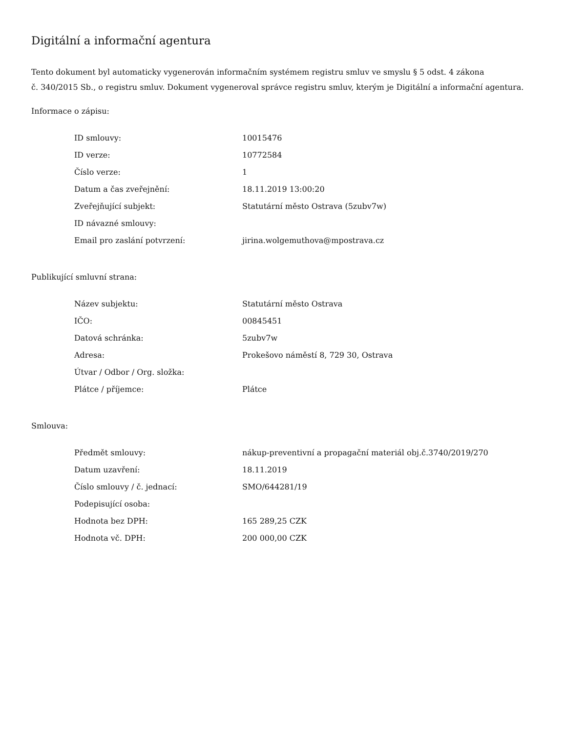Digitální a informační agentura
Tento dokument byl automaticky vygenerován informačním systémem registru smluv ve smyslu § 5 odst. 4 zákona
č. 340/2015 Sb., o registru smluv. Dokument vygeneroval správce registru smluv, kterým je Digitální a informační agentura.
Informace o zápisu:
| ID smlouvy: | 10015476 |
| ID verze: | 10772584 |
| Číslo verze: | 1 |
| Datum a čas zveřejnění: | 18.11.2019 13:00:20 |
| Zveřejňující subjekt: | Statutární město Ostrava (5zubv7w) |
| ID návazné smlouvy: | |
| Email pro zaslání potvrzení: | jirina.wolgemuthova@mpostrava.cz |
Publikující smluvní strana:
| Název subjektu: | Statutární město Ostrava |
| IČO: | 00845451 |
| Datová schránka: | 5zubv7w |
| Adresa: | Prokešovo náměstí 8, 729 30, Ostrava |
| Útvar / Odbor / Org. složka: | |
| Plátce / příjemce: | Plátce |
Smlouva:
| Předmět smlouvy: | nákup-preventivní a propagační materiál obj.č.3740/2019/270 |
| Datum uzavření: | 18.11.2019 |
| Číslo smlouvy / č. jednací: | SMO/644281/19 |
| Podepisující osoba: | |
| Hodnota bez DPH: | 165 289,25 CZK |
| Hodnota vč. DPH: | 200 000,00 CZK |